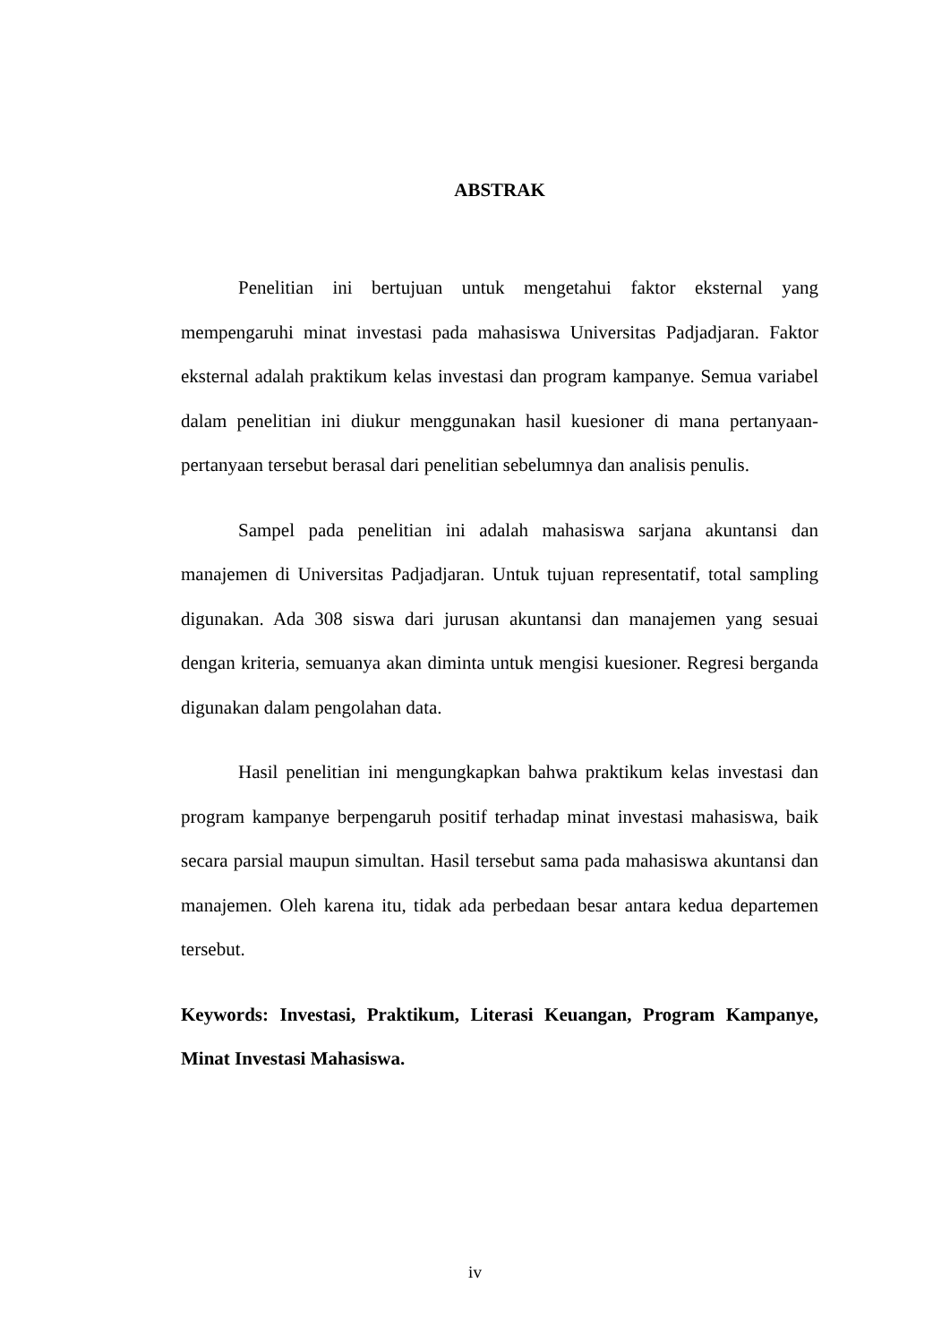ABSTRAK
Penelitian ini bertujuan untuk mengetahui faktor eksternal yang mempengaruhi minat investasi pada mahasiswa Universitas Padjadjaran. Faktor eksternal adalah praktikum kelas investasi dan program kampanye. Semua variabel dalam penelitian ini diukur menggunakan hasil kuesioner di mana pertanyaan-pertanyaan tersebut berasal dari penelitian sebelumnya dan analisis penulis.
Sampel pada penelitian ini adalah mahasiswa sarjana akuntansi dan manajemen di Universitas Padjadjaran. Untuk tujuan representatif, total sampling digunakan. Ada 308 siswa dari jurusan akuntansi dan manajemen yang sesuai dengan kriteria, semuanya akan diminta untuk mengisi kuesioner. Regresi berganda digunakan dalam pengolahan data.
Hasil penelitian ini mengungkapkan bahwa praktikum kelas investasi dan program kampanye berpengaruh positif terhadap minat investasi mahasiswa, baik secara parsial maupun simultan. Hasil tersebut sama pada mahasiswa akuntansi dan manajemen. Oleh karena itu, tidak ada perbedaan besar antara kedua departemen tersebut.
Keywords: Investasi, Praktikum, Literasi Keuangan, Program Kampanye, Minat Investasi Mahasiswa.
iv